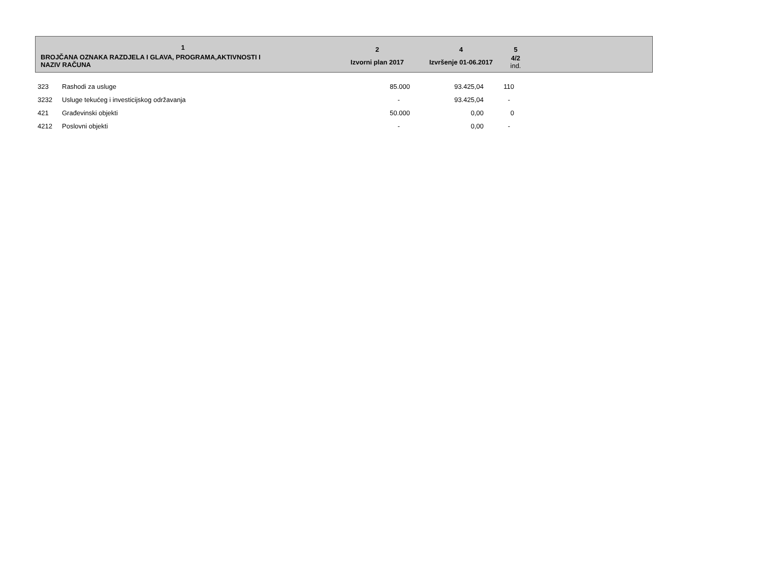| 1 | 2 | 4 | 5 | |
| --- | --- | --- | --- | --- |
| BROJČANA OZNAKA RAZDJELA I GLAVA, PROGRAMA,AKTIVNOSTI I NAZIV RAČUNA | Izvorni plan 2017 | Izvršenje 01-06.2017 | 4/2 ind. | |
| 323 | Rashodi za usluge | 85.000 | 93.425,04 | 110 |
| 3232 | Usluge tekućeg i investicijskog održavanja | - | 93.425,04 | - |
| 421 | Građevinski objekti | 50.000 | 0,00 | 0 |
| 4212 | Poslovni objekti | - | 0,00 | - |